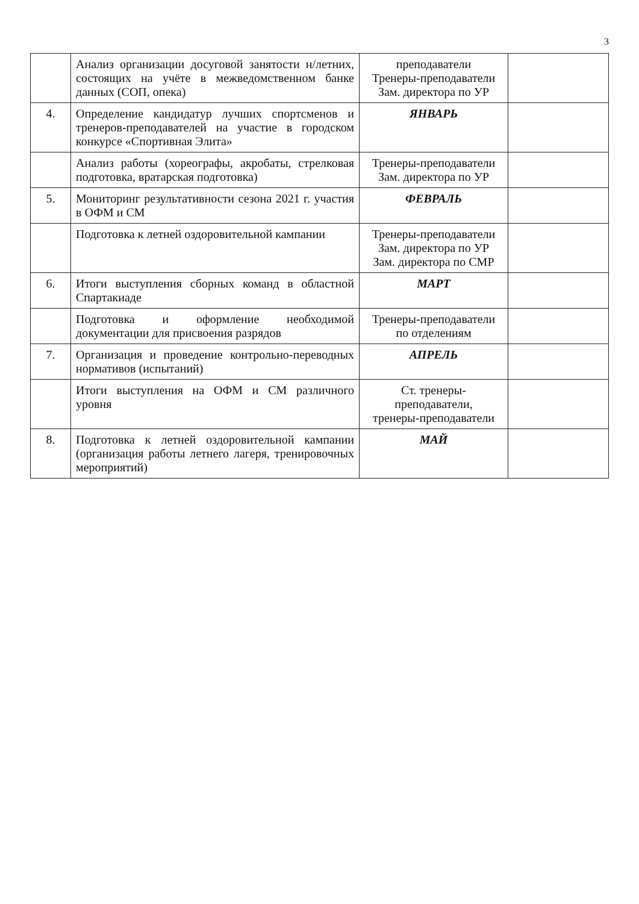3
| | Анализ организации досуговой занятости н/летних, состоящих на учёте в межведомственном банке данных (СОП, опека) | преподаватели Тренеры-преподаватели Зам. директора по УР | |
| 4. | Определение кандидатур лучших спортсменов и тренеров-преподавателей на участие в городском конкурсе «Спортивная Элита» | ЯНВАРЬ | |
| | Анализ работы (хореографы, акробаты, стрелковая подготовка, вратарская подготовка) | Тренеры-преподаватели Зам. директора по УР | |
| 5. | Мониторинг результативности сезона 2021 г. участия в ОФМ и СМ | ФЕВРАЛЬ | |
| | Подготовка к летней оздоровительной кампании | Тренеры-преподаватели Зам. директора по УР Зам. директора по СМР | |
| 6. | Итоги выступления сборных команд в областной Спартакиаде | МАРТ | |
| | Подготовка и оформление необходимой документации для присвоения разрядов | Тренеры-преподаватели по отделениям | |
| 7. | Организация и проведение контрольно-переводных нормативов (испытаний) | АПРЕЛЬ | |
| | Итоги выступления на ОФМ и СМ различного уровня | Ст. тренеры-преподаватели, тренеры-преподаватели | |
| 8. | Подготовка к летней оздоровительной кампании (организация работы летнего лагеря, тренировочных мероприятий) | МАЙ | |